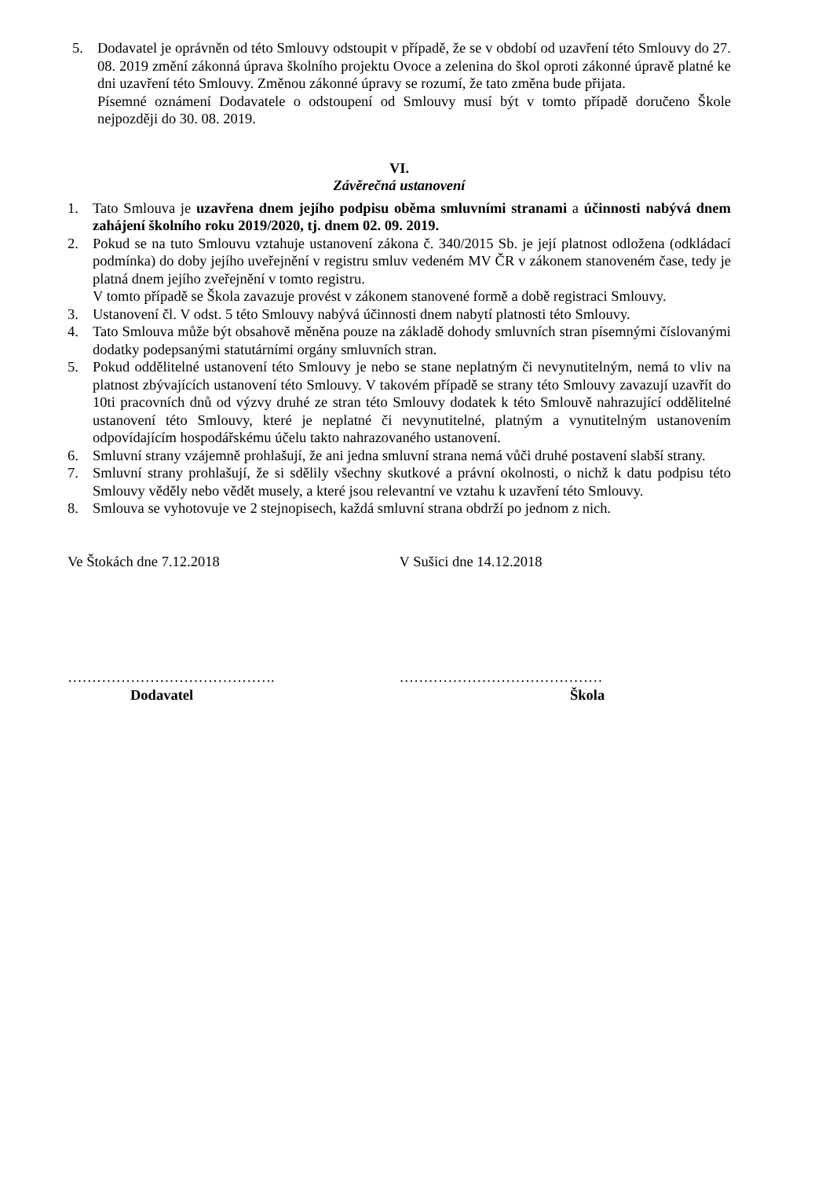5. Dodavatel je oprávněn od této Smlouvy odstoupit v případě, že se v období od uzavření této Smlouvy do 27. 08. 2019 změní zákonná úprava školního projektu Ovoce a zelenina do škol oproti zákonné úpravě platné ke dni uzavření této Smlouvy. Změnou zákonné úpravy se rozumí, že tato změna bude přijata.
Písemné oznámení Dodavatele o odstoupení od Smlouvy musí být v tomto případě doručeno Škole nejpozději do 30. 08. 2019.
VI.
Závěrečná ustanovení
1. Tato Smlouva je uzavřena dnem jejího podpisu oběma smluvními stranami a účinnosti nabývá dnem zahájení školního roku 2019/2020, tj. dnem 02. 09. 2019.
2. Pokud se na tuto Smlouvu vztahuje ustanovení zákona č. 340/2015 Sb. je její platnost odložena (odkládací podmínka) do doby jejího uveřejnění v registru smluv vedeném MV ČR v zákonem stanoveném čase, tedy je platná dnem jejího zveřejnění v tomto registru.
V tomto případě se Škola zavazuje provést v zákonem stanovené formě a době registraci Smlouvy.
3. Ustanovení čl. V odst. 5 této Smlouvy nabývá účinnosti dnem nabytí platnosti této Smlouvy.
4. Tato Smlouva může být obsahově měněna pouze na základě dohody smluvních stran písemnými číslovanými dodatky podepsanými statutárními orgány smluvních stran.
5. Pokud oddělitelné ustanovení této Smlouvy je nebo se stane neplatným či nevynutitelným, nemá to vliv na platnost zbývajících ustanovení této Smlouvy. V takovém případě se strany této Smlouvy zavazují uzavřít do 10ti pracovních dnů od výzvy druhé ze stran této Smlouvy dodatek k této Smlouvě nahrazující oddělitelné ustanovení této Smlouvy, které je neplatné či nevynutitelné, platným a vynutitelným ustanovením odpovídajícím hospodářskému účelu takto nahrazovaného ustanovení.
6. Smluvní strany vzájemně prohlašují, že ani jedna smluvní strana nemá vůči druhé postavení slabší strany.
7. Smluvní strany prohlašují, že si sdělily všechny skutkové a právní okolnosti, o nichž k datu podpisu této Smlouvy věděly nebo vědět musely, a které jsou relevantní ve vztahu k uzavření této Smlouvy.
8. Smlouva se vyhotovuje ve 2 stejnopisech, každá smluvní strana obdrží po jednom z nich.
Ve Štokách dne 7.12.2018 V Sušici dne 14.12.2018
……………………………………. ……………………………………
Dodavatel Škola